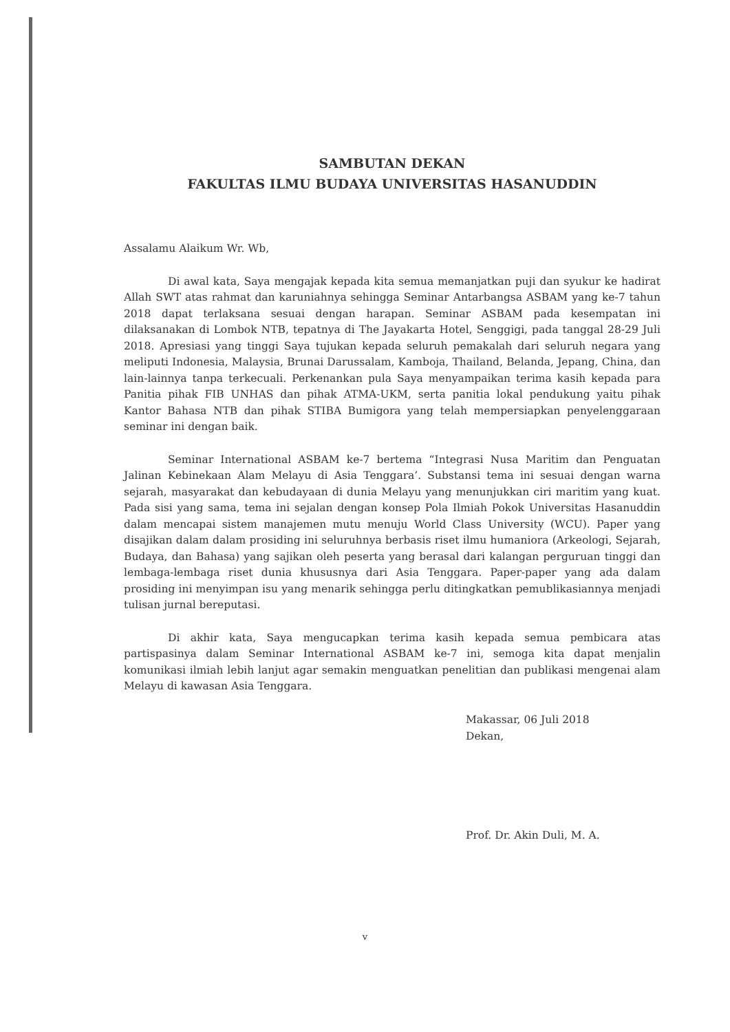SAMBUTAN DEKAN
FAKULTAS ILMU BUDAYA UNIVERSITAS HASANUDDIN
Assalamu Alaikum Wr. Wb,
Di awal kata, Saya mengajak kepada kita semua memanjatkan puji dan syukur ke hadirat Allah SWT atas rahmat dan karuniahnya sehingga Seminar Antarbangsa ASBAM yang ke-7 tahun 2018 dapat terlaksana sesuai dengan harapan. Seminar ASBAM pada kesempatan ini dilaksanakan di Lombok NTB, tepatnya di The Jayakarta Hotel, Senggigi, pada tanggal 28-29 Juli 2018. Apresiasi yang tinggi Saya tujukan kepada seluruh pemakalah dari seluruh negara yang meliputi Indonesia, Malaysia, Brunai Darussalam, Kamboja, Thailand, Belanda, Jepang, China, dan lain-lainnya tanpa terkecuali. Perkenankan pula Saya menyampaikan terima kasih kepada para Panitia pihak FIB UNHAS dan pihak ATMA-UKM, serta panitia lokal pendukung yaitu pihak Kantor Bahasa NTB dan pihak STIBA Bumigora yang telah mempersiapkan penyelenggaraan seminar ini dengan baik.
Seminar International ASBAM ke-7 bertema “Integrasi Nusa Maritim dan Penguatan Jalinan Kebinekaan Alam Melayu di Asia Tenggara’. Substansi tema ini sesuai dengan warna sejarah, masyarakat dan kebudayaan di dunia Melayu yang menunjukkan ciri maritim yang kuat. Pada sisi yang sama, tema ini sejalan dengan konsep Pola Ilmiah Pokok Universitas Hasanuddin dalam mencapai sistem manajemen mutu menuju World Class University (WCU). Paper yang disajikan dalam dalam prosiding ini seluruhnya berbasis riset ilmu humaniora (Arkeologi, Sejarah, Budaya, dan Bahasa) yang sajikan oleh peserta yang berasal dari kalangan perguruan tinggi dan lembaga-lembaga riset dunia khususnya dari Asia Tenggara. Paper-paper yang ada dalam prosiding ini menyimpan isu yang menarik sehingga perlu ditingkatkan pemublikasiannya menjadi tulisan jurnal bereputasi.
Di akhir kata, Saya mengucapkan terima kasih kepada semua pembicara atas partispasinya dalam Seminar International ASBAM ke-7 ini, semoga kita dapat menjalin komunikasi ilmiah lebih lanjut agar semakin menguatkan penelitian dan publikasi mengenai alam Melayu di kawasan Asia Tenggara.
Makassar, 06 Juli 2018
Dekan,
Prof. Dr. Akin Duli, M. A.
v